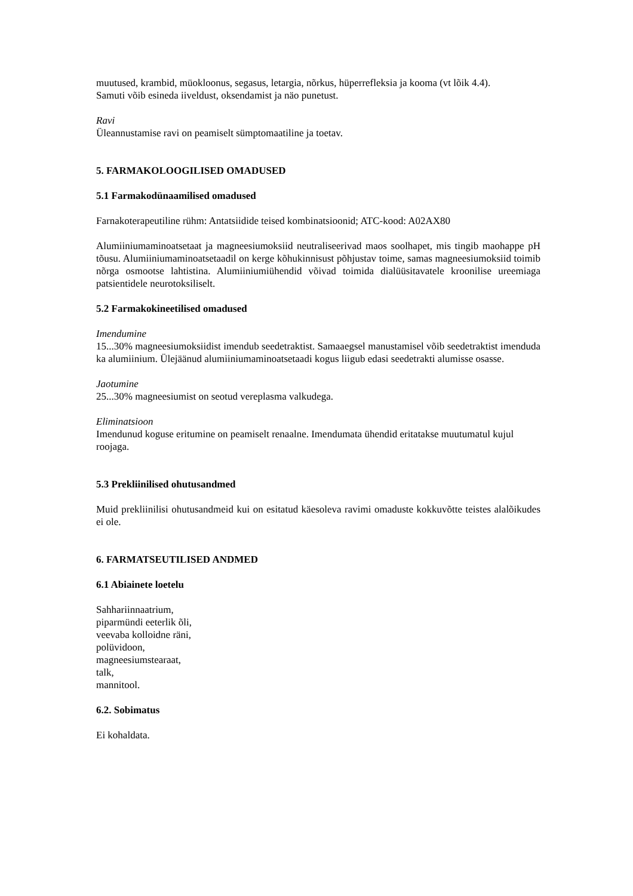muutused, krambid, müokloonus, segasus, letargia, nõrkus, hüperrefleksia ja kooma (vt lõik 4.4).
Samuti võib esineda iiveldust, oksendamist ja näo punetust.
Ravi
Üleannustamise ravi on peamiselt sümptomaatiline ja toetav.
5. FARMAKOLOOGILISED OMADUSED
5.1 Farmakodünaamilised omadused
Farnakoterapeutiline rühm: Antatsiidide teised kombinatsioonid; ATC-kood: A02AX80
Alumiiniumaminoatsetaat ja magneesiumoksiid neutraliseerivad maos soolhapet, mis tingib maohappe pH tõusu. Alumiiniumaminoatsetaadil on kerge kõhukinnisust põhjustav toime, samas magneesiumoksiid toimib nõrga osmootse lahtistina. Alumiiniumiühendid võivad toimida dialüüsitavatele kroonilise ureemiaga patsientidele neurotoksiliselt.
5.2 Farmakokineetilised omadused
Imendumine
15...30% magneesiumoksiidist imendub seedetraktist. Samaaegsel manustamisel võib seedetraktist imenduda ka alumiinium. Ülejäänud alumiiniumaminoatsetaadi kogus liigub edasi seedetrakti alumisse osasse.
Jaotumine
25...30% magneesiumist on seotud vereplasma valkudega.
Eliminatsioon
Imendunud koguse eritumine on peamiselt renaalne. Imendumata ühendid eritatakse muutumatul kujul roojaga.
5.3 Prekliinilised ohutusandmed
Muid prekliinilisi ohutusandmeid kui on esitatud käesoleva ravimi omaduste kokkuvõtte teistes alalõikudes ei ole.
6. FARMATSEUTILISED ANDMED
6.1 Abiainete loetelu
Sahhariinnaatrium,
piparmündi eeterlik õli,
veevaba kolloidne räni,
polüvidoon,
magneesiumstearaat,
talk,
mannitool.
6.2. Sobimatus
Ei kohaldata.